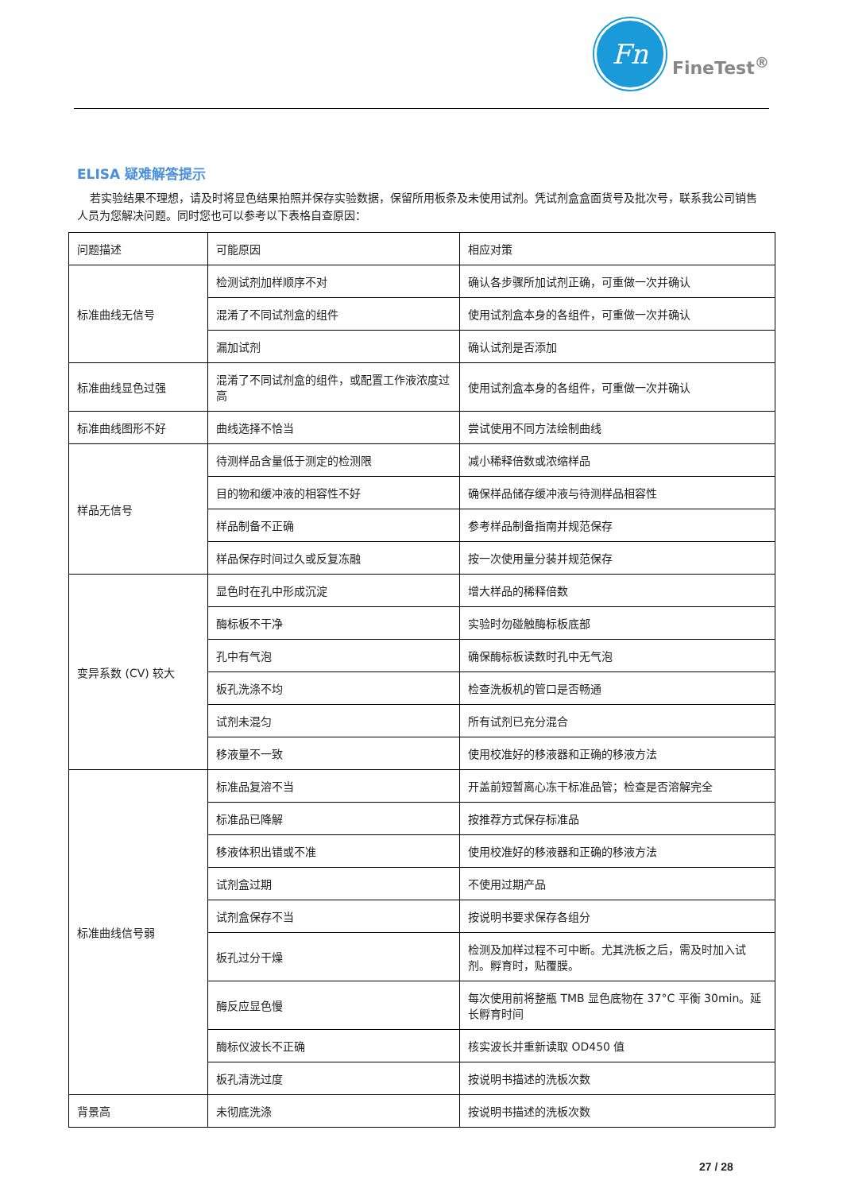Fn
FineTest<sup>®</sup>
ELISA 疑难解答提示
若实验结果不理想，请及时将显色结果拍照并保存实验数据，保留所用板条及未使用试剂。凭试剂盒盒面货号及批次号，联系我公司销售人员为您解决问题。同时您也可以参考以下表格自查原因：
| 问题描述 | 可能原因 | 相应对策 |
| 标准曲线无信号 | 检测试剂加样顺序不对 | 确认各步骤所加试剂正确，可重做一次并确认 |
| | 混淆了不同试剂盒的组件 | 使用试剂盒本身的各组件，可重做一次并确认 |
| | 漏加试剂 | 确认试剂是否添加 |
| 标准曲线显色过强 | 混淆了不同试剂盒的组件，或配置工作液浓度过高 | 使用试剂盒本身的各组件，可重做一次并确认 |
| 标准曲线图形不好 | 曲线选择不恰当 | 尝试使用不同方法绘制曲线 |
| 样品无信号 | 待测样品含量低于测定的检测限 | 减小稀释倍数或浓缩样品 |
| | 目的物和缓冲液的相容性不好 | 确保样品储存缓冲液与待测样品相容性 |
| | 样品制备不正确 | 参考样品制备指南并规范保存 |
| | 样品保存时间过久或反复冻融 | 按一次使用量分装并规范保存 |
| 变异系数 (CV) 较大 | 显色时在孔中形成沉淀 | 增大样品的稀释倍数 |
| | 酶标板不干净 | 实验时勿碰触酶标板底部 |
| | 孔中有气泡 | 确保酶标板读数时孔中无气泡 |
| | 板孔洗涤不均 | 检查洗板机的管口是否畅通 |
| | 试剂未混匀 | 所有试剂已充分混合 |
| | 移液量不一致 | 使用校准好的移液器和正确的移液方法 |
| 标准曲线信号弱 | 标准品复溶不当 | 开盖前短暂离心冻干标准品管；检查是否溶解完全 |
| | 标准品已降解 | 按推荐方式保存标准品 |
| | 移液体积出错或不准 | 使用校准好的移液器和正确的移液方法 |
| | 试剂盒过期 | 不使用过期产品 |
| | 试剂盒保存不当 | 按说明书要求保存各组分 |
| | 板孔过分干燥 | 检测及加样过程不可中断。尤其洗板之后，需及时加入试剂。孵育时，贴覆膜。 |
| | 酶反应显色慢 | 每次使用前将整瓶 TMB 显色底物在 37°C 平衡 30min。延长孵育时间 |
| | 酶标仪波长不正确 | 核实波长并重新读取 OD450 值 |
| | 板孔清洗过度 | 按说明书描述的洗板次数 |
| 背景高 | 未彻底洗涤 | 按说明书描述的洗板次数 |
27 / 28